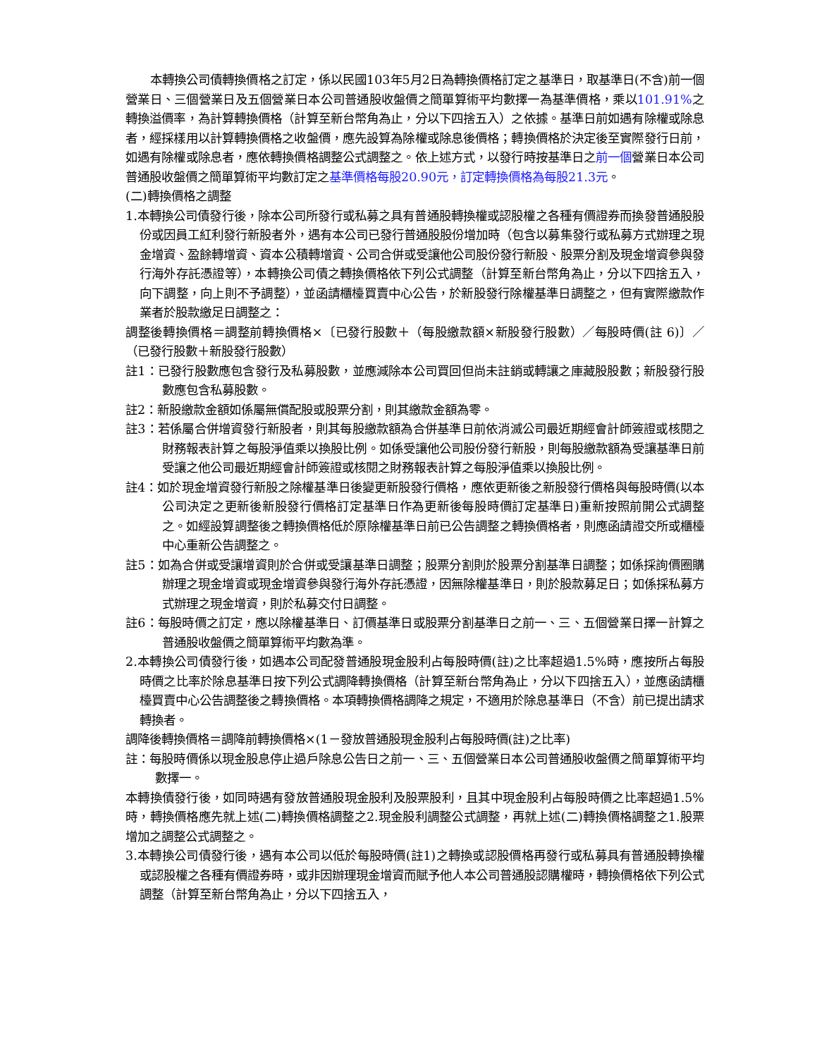本轉換公司債轉換價格之訂定，係以民國103年5月2日為轉換價格訂定之基準日，取基準日(不含)前一個營業日、三個營業日及五個營業日本公司普通股收盤價之簡單算術平均數擇一為基準價格，乘以101.91% 之轉換溢價率，為計算轉換價格（計算至新台幣角為止，分以下四捨五入）之依據。基準日前如遇有除權或除息者，經採樣用以計算轉換價格之收盤價，應先設算為除權或除息後價格；轉換價格於決定後至實際發行日前，如遇有除權或除息者，應依轉換價格調整公式調整之。依上述方式，以發行時按基準日之前一個營業日本公司普通股收盤價之簡單算術平均數訂定之基準價格每股20.90元，訂定轉換價格為每股21.3元。
(二)轉換價格之調整
1.本轉換公司債發行後，除本公司所發行或私募之具有普通股轉換權或認股權之各種有價證券而換發普通股股份或因員工紅利發行新股者外，遇有本公司已發行普通股股份增加時（包含以募集發行或私募方式辦理之現金增資、盈餘轉增資、資本公積轉增資、公司合併或受讓他公司股份發行新股、股票分割及現金增資參與發行海外存託憑證等），本轉換公司債之轉換價格依下列公式調整（計算至新台幣角為止，分以下四捨五入，向下調整，向上則不予調整），並函請櫃檯買賣中心公告，於新股發行除權基準日調整之，但有實際繳款作業者於股款繳足日調整之：
調整後轉換價格＝調整前轉換價格×〔已發行股數＋（每股繳款額×新股發行股數）／每股時價(註 6)〕／（已發行股數＋新股發行股數）
註1：已發行股數應包含發行及私募股數，並應減除本公司買回但尚未註銷或轉讓之庫藏股股數；新股發行股數應包含私募股數。
註2：新股繳款金額如係屬無償配股或股票分割，則其繳款金額為零。
註3：若係屬合併增資發行新股者，則其每股繳款額為合併基準日前依消滅公司最近期經會計師簽證或核閱之財務報表計算之每股淨值乘以換股比例。如係受讓他公司股份發行新股，則每股繳款額為受讓基準日前受讓之他公司最近期經會計師簽證或核閱之財務報表計算之每股淨值乘以換股比例。
註4：如於現金增資發行新股之除權基準日後變更新股發行價格，應依更新後之新股發行價格與每股時價(以本公司決定之更新後新股發行價格訂定基準日作為更新後每股時價訂定基準日)重新按照前開公式調整之。如經設算調整後之轉換價格低於原除權基準日前已公告調整之轉換價格者，則應函請證交所或櫃檯中心重新公告調整之。
註5：如為合併或受讓增資則於合併或受讓基準日調整；股票分割則於股票分割基準日調整；如係採詢價圈購辦理之現金增資或現金增資參與發行海外存託憑證，因無除權基準日，則於股款募足日；如係採私募方式辦理之現金增資，則於私募交付日調整。
註6：每股時價之訂定，應以除權基準日、訂價基準日或股票分割基準日之前一、三、五個營業日擇一計算之普通股收盤價之簡單算術平均數為準。
2.本轉換公司債發行後，如遇本公司配發普通股現金股利占每股時價(註)之比率超過1.5%時，應按所占每股時價之比率於除息基準日按下列公式調降轉換價格（計算至新台幣角為止，分以下四捨五入），並應函請櫃檯買賣中心公告調整後之轉換價格。本項轉換價格調降之規定，不適用於除息基準日（不含）前已提出請求轉換者。
調降後轉換價格＝調降前轉換價格×(1－發放普通股現金股利占每股時價(註)之比率)
註：每股時價係以現金股息停止過戶除息公告日之前一、三、五個營業日本公司普通股收盤價之簡單算術平均數擇一。
本轉換債發行後，如同時遇有發放普通股現金股利及股票股利，且其中現金股利占每股時價之比率超過1.5%時，轉換價格應先就上述(二)轉換價格調整之2.現金股利調整公式調整，再就上述(二)轉換價格調整之1.股票增加之調整公式調整之。
3.本轉換公司債發行後，遇有本公司以低於每股時價(註1)之轉換或認股價格再發行或私募具有普通股轉換權或認股權之各種有價證券時，或非因辦理現金增資而賦予他人本公司普通股認購權時，轉換價格依下列公式調整（計算至新台幣角為止，分以下四捨五入，